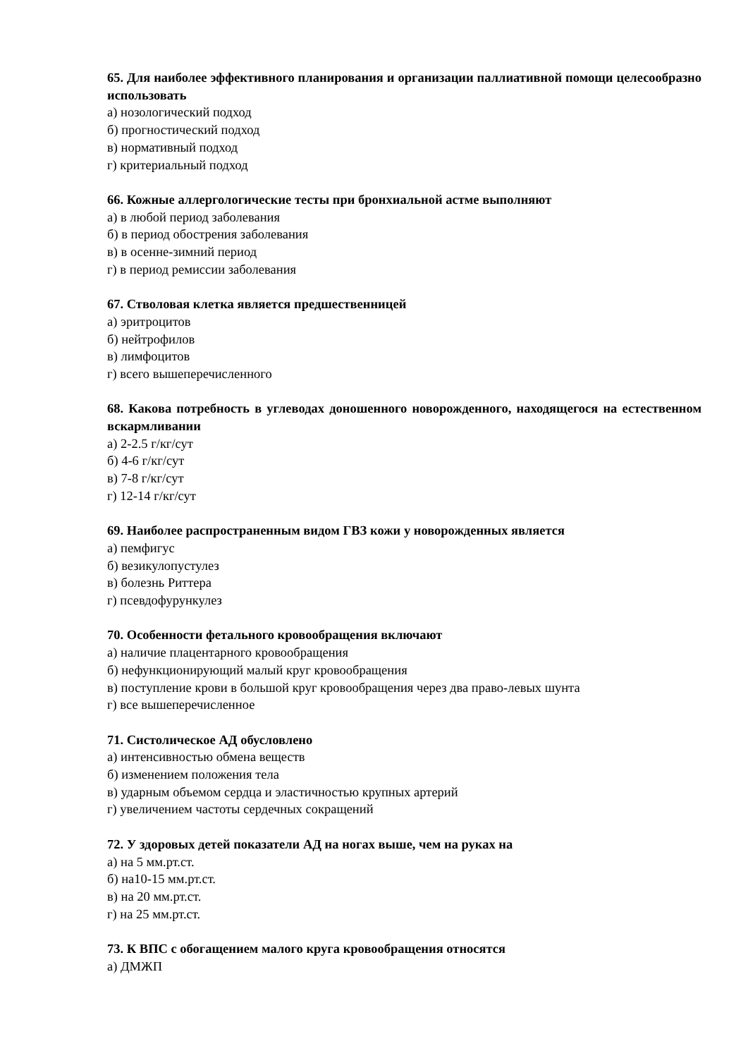65. Для наиболее эффективного планирования и организации паллиативной помощи целесообразно использовать
а) нозологический подход
б) прогностический подход
в) нормативный подход
г) критериальный подход
66. Кожные аллергологические тесты при бронхиальной астме выполняют
а) в любой период заболевания
б) в период обострения заболевания
в) в осенне-зимний период
г) в период ремиссии заболевания
67. Стволовая клетка является предшественницей
а) эритроцитов
б) нейтрофилов
в) лимфоцитов
г) всего вышеперечисленного
68. Какова потребность в углеводах доношенного новорожденного, находящегося на естественном вскармливании
а) 2-2.5 г/кг/сут
б) 4-6 г/кг/сут
в) 7-8 г/кг/сут
г) 12-14 г/кг/сут
69. Наиболее распространенным видом ГВЗ кожи у новорожденных является
а) пемфигус
б) везикулопустулез
в) болезнь Риттера
г) псевдофурункулез
70. Особенности фетального кровообращения включают
а) наличие плацентарного кровообращения
б) нефункционирующий малый круг кровообращения
в) поступление крови в большой круг кровообращения через два право-левых шунта
г) все вышеперечисленное
71. Систолическое АД обусловлено
а) интенсивностью обмена веществ
б) изменением положения тела
в) ударным объемом сердца и эластичностью крупных артерий
г) увеличением частоты сердечных сокращений
72. У здоровых детей показатели АД на ногах выше, чем на руках на
а) на 5 мм.рт.ст.
б) на10-15 мм.рт.ст.
в) на 20 мм.рт.ст.
г) на 25 мм.рт.ст.
73. К ВПС с обогащением малого круга кровообращения относятся
а) ДМЖП